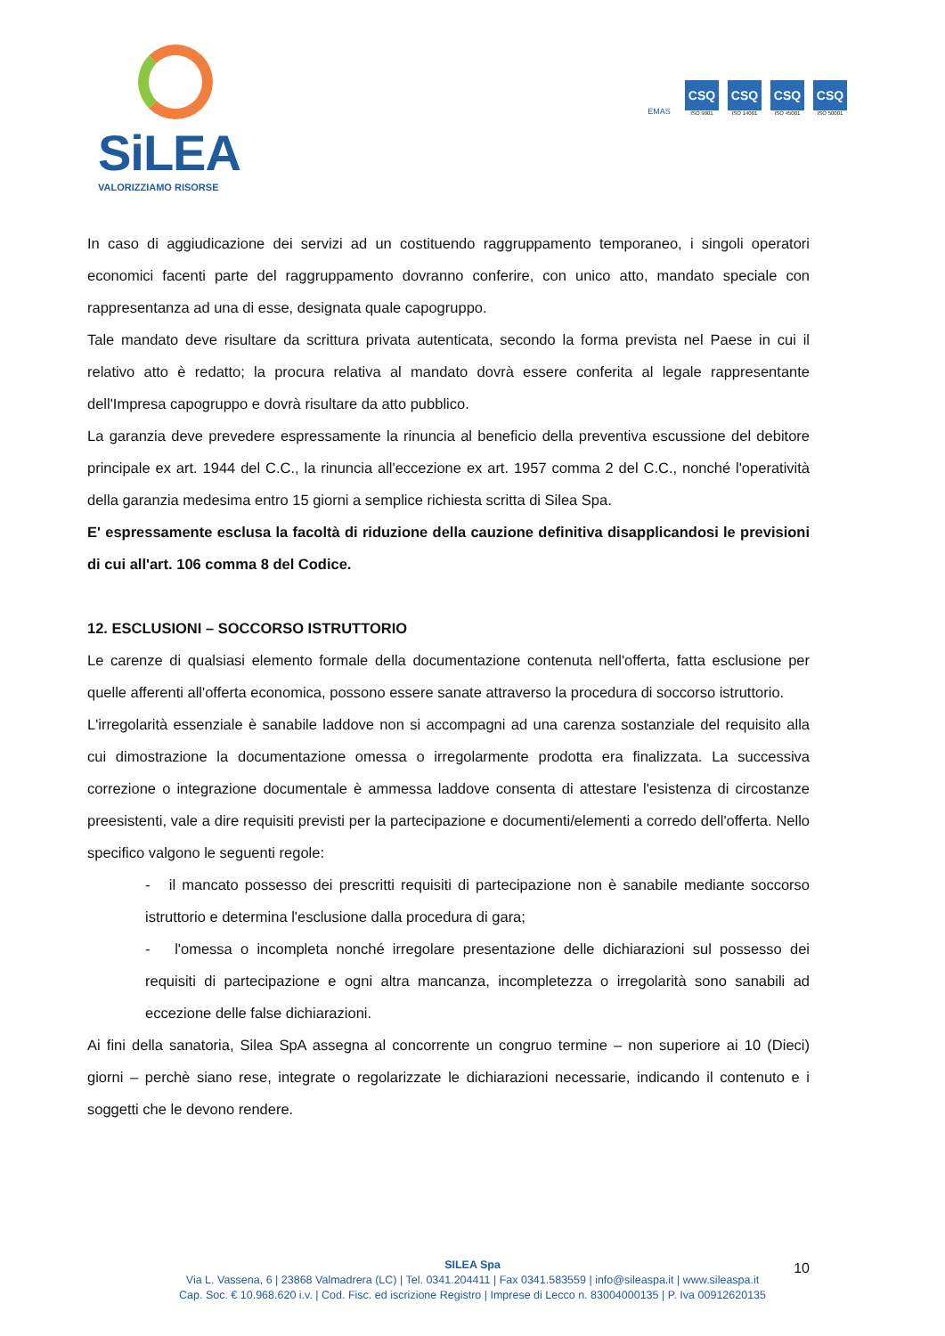SiLEA
VALORIZZIAMO RISORSE
EMAS
CSQ
ISO 9001
CSQ
ISO 14001
CSQ
ISO 45001
CSQ
ISO 50001
In caso di aggiudicazione dei servizi ad un costituendo raggruppamento temporaneo, i singoli operatori economici facenti parte del raggruppamento dovranno conferire, con unico atto, mandato speciale con rappresentanza ad una di esse, designata quale capogruppo.
Tale mandato deve risultare da scrittura privata autenticata, secondo la forma prevista nel Paese in cui il relativo atto è redatto; la procura relativa al mandato dovrà essere conferita al legale rappresentante dell'Impresa capogruppo e dovrà risultare da atto pubblico.
La garanzia deve prevedere espressamente la rinuncia al beneficio della preventiva escussione del debitore principale ex art. 1944 del C.C., la rinuncia all'eccezione ex art. 1957 comma 2 del C.C., nonché l'operatività della garanzia medesima entro 15 giorni a semplice richiesta scritta di Silea Spa.
E' espressamente esclusa la facoltà di riduzione della cauzione definitiva disapplicandosi le previsioni di cui all'art. 106 comma 8 del Codice.
12. ESCLUSIONI – SOCCORSO ISTRUTTORIO
Le carenze di qualsiasi elemento formale della documentazione contenuta nell'offerta, fatta esclusione per quelle afferenti all'offerta economica, possono essere sanate attraverso la procedura di soccorso istruttorio.
L'irregolarità essenziale è sanabile laddove non si accompagni ad una carenza sostanziale del requisito alla cui dimostrazione la documentazione omessa o irregolarmente prodotta era finalizzata. La successiva correzione o integrazione documentale è ammessa laddove consenta di attestare l'esistenza di circostanze preesistenti, vale a dire requisiti previsti per la partecipazione e documenti/elementi a corredo dell'offerta. Nello specifico valgono le seguenti regole:
- il mancato possesso dei prescritti requisiti di partecipazione non è sanabile mediante soccorso istruttorio e determina l'esclusione dalla procedura di gara;
- l'omessa o incompleta nonché irregolare presentazione delle dichiarazioni sul possesso dei requisiti di partecipazione e ogni altra mancanza, incompletezza o irregolarità sono sanabili ad eccezione delle false dichiarazioni.
Ai fini della sanatoria, Silea SpA assegna al concorrente un congruo termine – non superiore ai 10 (Dieci) giorni – perchè siano rese, integrate o regolarizzate le dichiarazioni necessarie, indicando il contenuto e i soggetti che le devono rendere.
SILEA Spa
Via L. Vassena, 6 | 23868 Valmadrera (LC) | Tel. 0341.204411 | Fax 0341.583559 | info@sileaspa.it | www.sileaspa.it
Cap. Soc. € 10.968.620 i.v. | Cod. Fisc. ed iscrizione Registro | Imprese di Lecco n. 83004000135 | P. Iva 00912620135
10